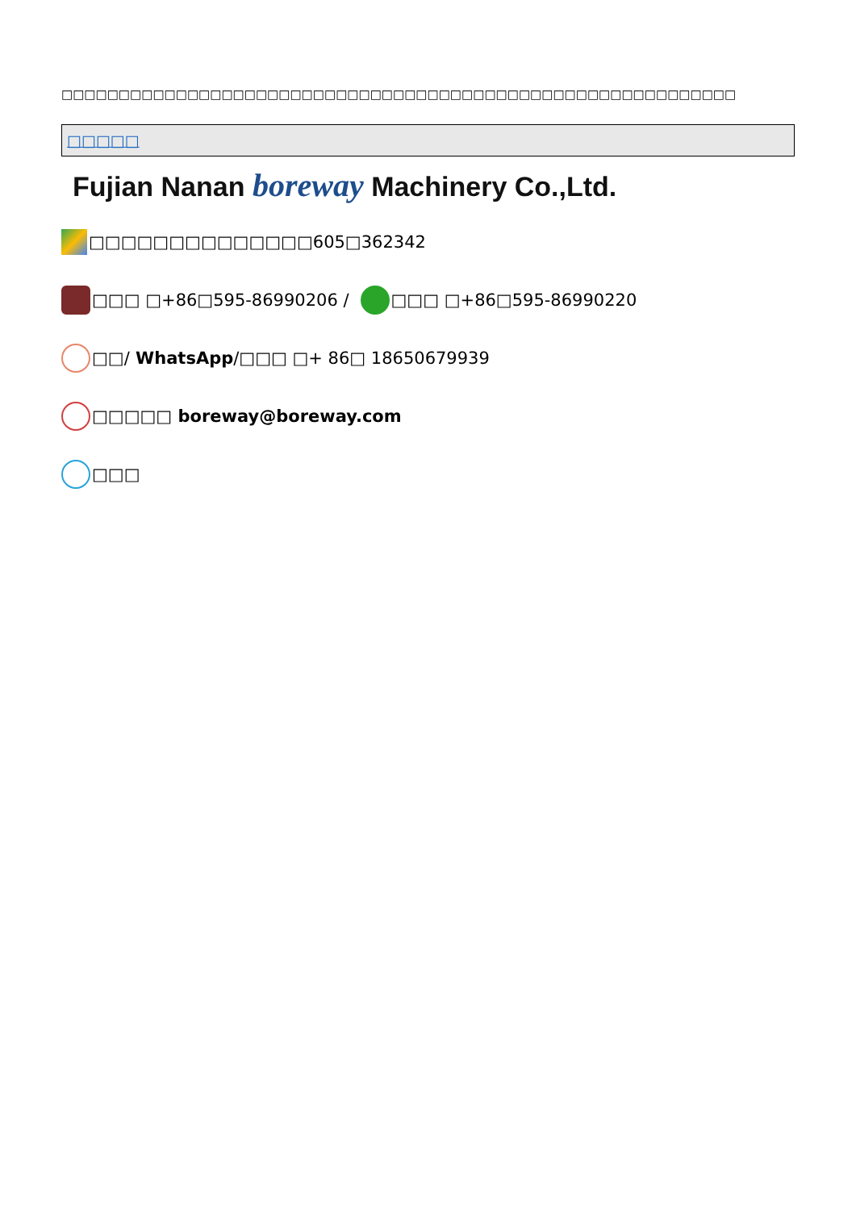□□□□□□□□□□□□□□□□□□□□□□□□□□□□□□□□□□□□□□□□□□□□□□□□□□□□□□□□□□□
□□□□□
Fujian Nanan boreway Machinery Co.,Ltd.
□□□□□□□□□□□□□□605□362342
□□□ □+86□595-86990206 / □□□ □+86□595-86990220
□□/ WhatsApp /□□□ □+ 86□ 18650679939
□□□□□ boreway@boreway.com
□□□